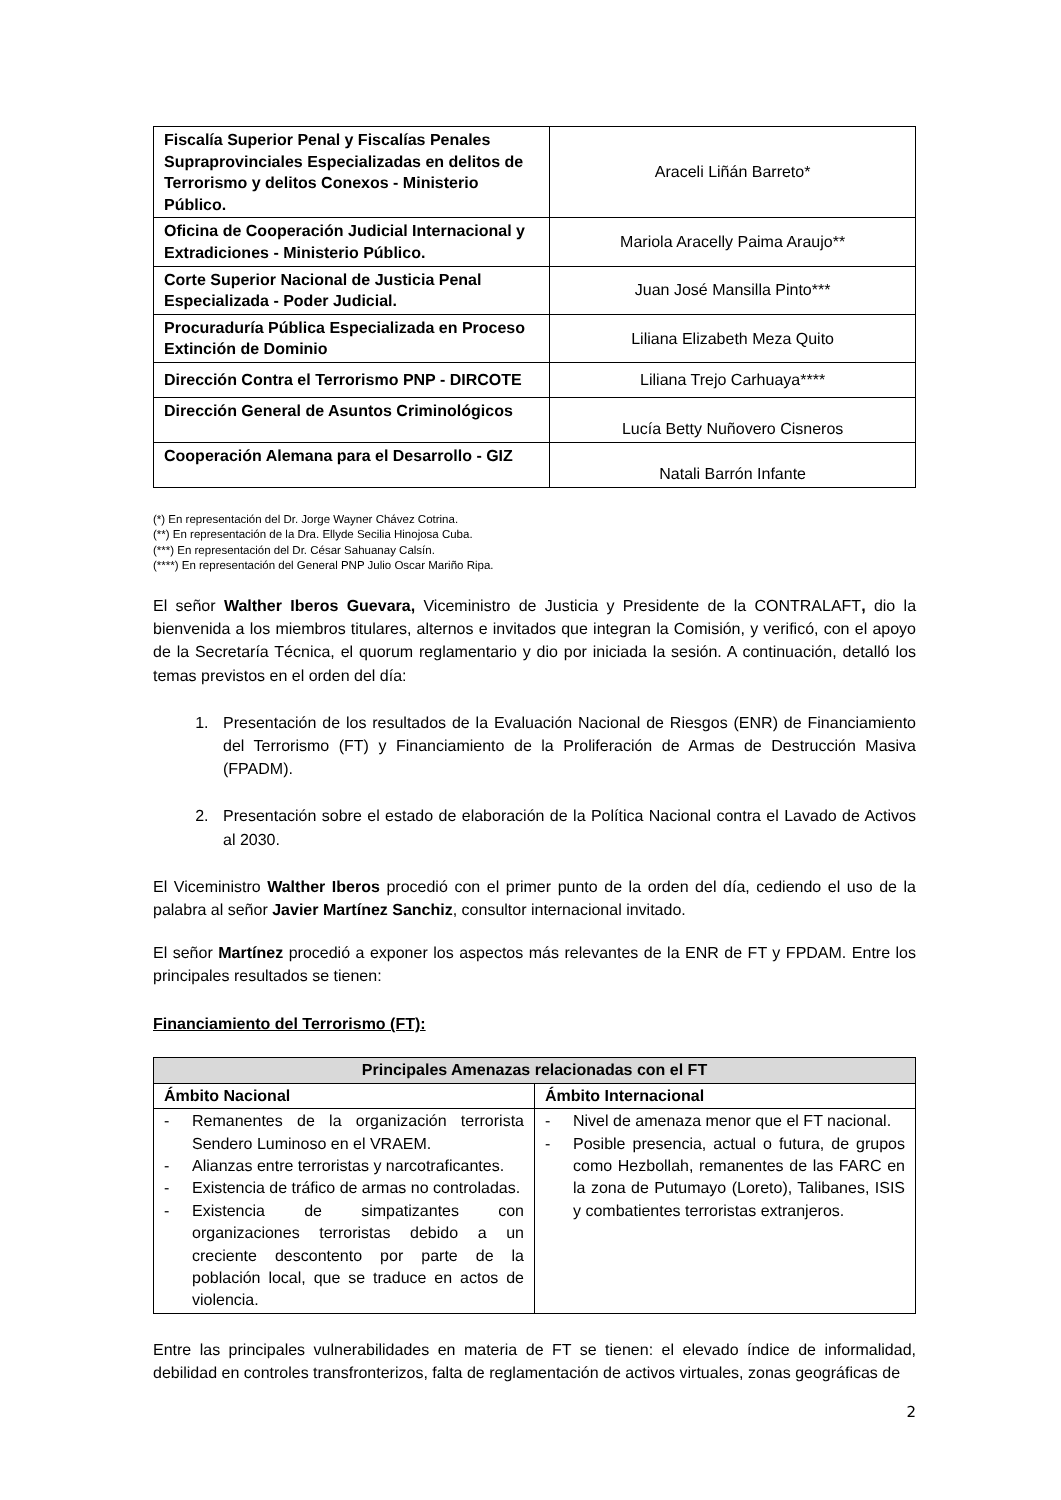| Fiscalía Superior Penal y Fiscalías Penales Supraprovinciales Especializadas en delitos de Terrorismo y delitos Conexos - Ministerio Público. | Araceli Liñán Barreto* |
| Oficina de Cooperación Judicial Internacional y Extradiciones - Ministerio Público. | Mariola Aracelly Paima Araujo** |
| Corte Superior Nacional de Justicia Penal Especializada - Poder Judicial. | Juan José Mansilla Pinto*** |
| Procuraduría Pública Especializada en Proceso Extinción de Dominio | Liliana Elizabeth Meza Quito |
| Dirección Contra el Terrorismo PNP - DIRCOTE | Liliana Trejo Carhuaya**** |
| Dirección General de Asuntos Criminológicos | Lucía Betty Nuñovero Cisneros |
| Cooperación Alemana para el Desarrollo - GIZ | Natali Barrón Infante |
(*) En representación del Dr. Jorge Wayner Chávez Cotrina.
(**) En representación de la Dra. Ellyde Secilia Hinojosa Cuba.
(***) En representación del Dr. César Sahuanay Calsín.
(****) En representación del General PNP Julio Oscar Mariño Ripa.
El señor Walther Iberos Guevara, Viceministro de Justicia y Presidente de la CONTRALAFT, dio la bienvenida a los miembros titulares, alternos e invitados que integran la Comisión, y verificó, con el apoyo de la Secretaría Técnica, el quorum reglamentario y dio por iniciada la sesión. A continuación, detalló los temas previstos en el orden del día:
1. Presentación de los resultados de la Evaluación Nacional de Riesgos (ENR) de Financiamiento del Terrorismo (FT) y Financiamiento de la Proliferación de Armas de Destrucción Masiva (FPADM).
2. Presentación sobre el estado de elaboración de la Política Nacional contra el Lavado de Activos al 2030.
El Viceministro Walther Iberos procedió con el primer punto de la orden del día, cediendo el uso de la palabra al señor Javier Martínez Sanchiz, consultor internacional invitado.
El señor Martínez procedió a exponer los aspectos más relevantes de la ENR de FT y FPDAM. Entre los principales resultados se tienen:
Financiamiento del Terrorismo (FT):
| Principales Amenazas relacionadas con el FT | |
| --- | --- |
| Ámbito Nacional | Ámbito Internacional |
| - Remanentes de la organización terrorista Sendero Luminoso en el VRAEM. - Alianzas entre terroristas y narcotraficantes. - Existencia de tráfico de armas no controladas. - Existencia de simpatizantes con organizaciones terroristas debido a un creciente descontento por parte de la población local, que se traduce en actos de violencia. | - Nivel de amenaza menor que el FT nacional. - Posible presencia, actual o futura, de grupos como Hezbollah, remanentes de las FARC en la zona de Putumayo (Loreto), Talibanes, ISIS y combatientes terroristas extranjeros. |
Entre las principales vulnerabilidades en materia de FT se tienen: el elevado índice de informalidad, debilidad en controles transfronterizos, falta de reglamentación de activos virtuales, zonas geográficas de
2